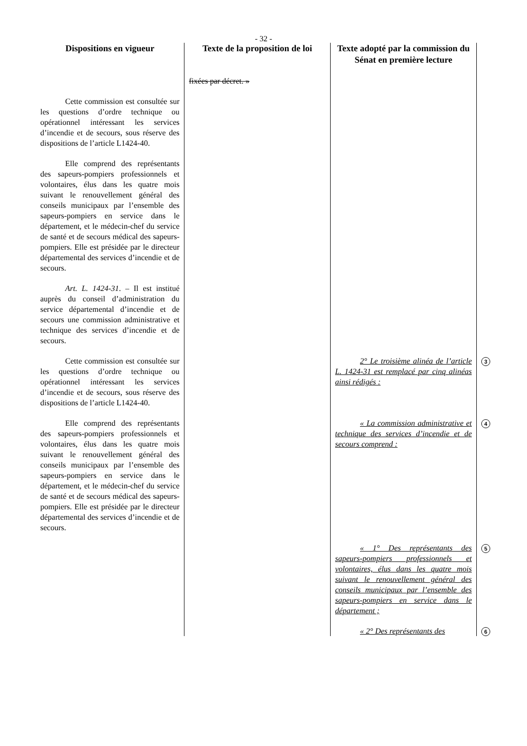- 32 -
| Dispositions en vigueur | Texte de la proposition de loi | Texte adopté par la commission du Sénat en première lecture | |
| --- | --- | --- | --- |
| | fixées par décret. » | | |
| Cette commission est consultée sur les questions d’ordre technique ou opérationnel intéressant les services d’incendie et de secours, sous réserve des dispositions de l’article L1424-40. | | | |
| Elle comprend des représentants des sapeurs-pompiers professionnels et volontaires, élus dans les quatre mois suivant le renouvellement général des conseils municipaux par l’ensemble des sapeurs-pompiers en service dans le département, et le médecin-chef du service de santé et de secours médical des sapeurs-pompiers. Elle est présidée par le directeur départemental des services d’incendie et de secours. | | | |
| Art. L. 1424-31 . – Il est institué auprès du conseil d’administration du service départemental d’incendie et de secours une commission administrative et technique des services d’incendie et de secours. | | | |
| Cette commission est consultée sur les questions d’ordre technique ou opérationnel intéressant les services d’incendie et de secours, sous réserve des dispositions de l’article L1424-40. | | 2° Le troisième alinéa de l’article L. 1424-31 est remplacé par cinq alinéas ainsi rédigés : | 3 |
| Elle comprend des représentants des sapeurs-pompiers professionnels et volontaires, élus dans les quatre mois suivant le renouvellement général des conseils municipaux par l’ensemble des sapeurs-pompiers en service dans le département, et le médecin-chef du service de santé et de secours médical des sapeurs-pompiers. Elle est présidée par le directeur départemental des services d’incendie et de secours. | | « La commission administrative et technique des services d’incendie et de secours comprend : | 4 |
| | | « 1° Des représentants des sapeurs-pompiers professionnels et volontaires, élus dans les quatre mois suivant le renouvellement général des conseils municipaux par l’ensemble des sapeurs-pompiers en service dans le département ; | 5 |
| | | « 2° Des représentants des | 6 |